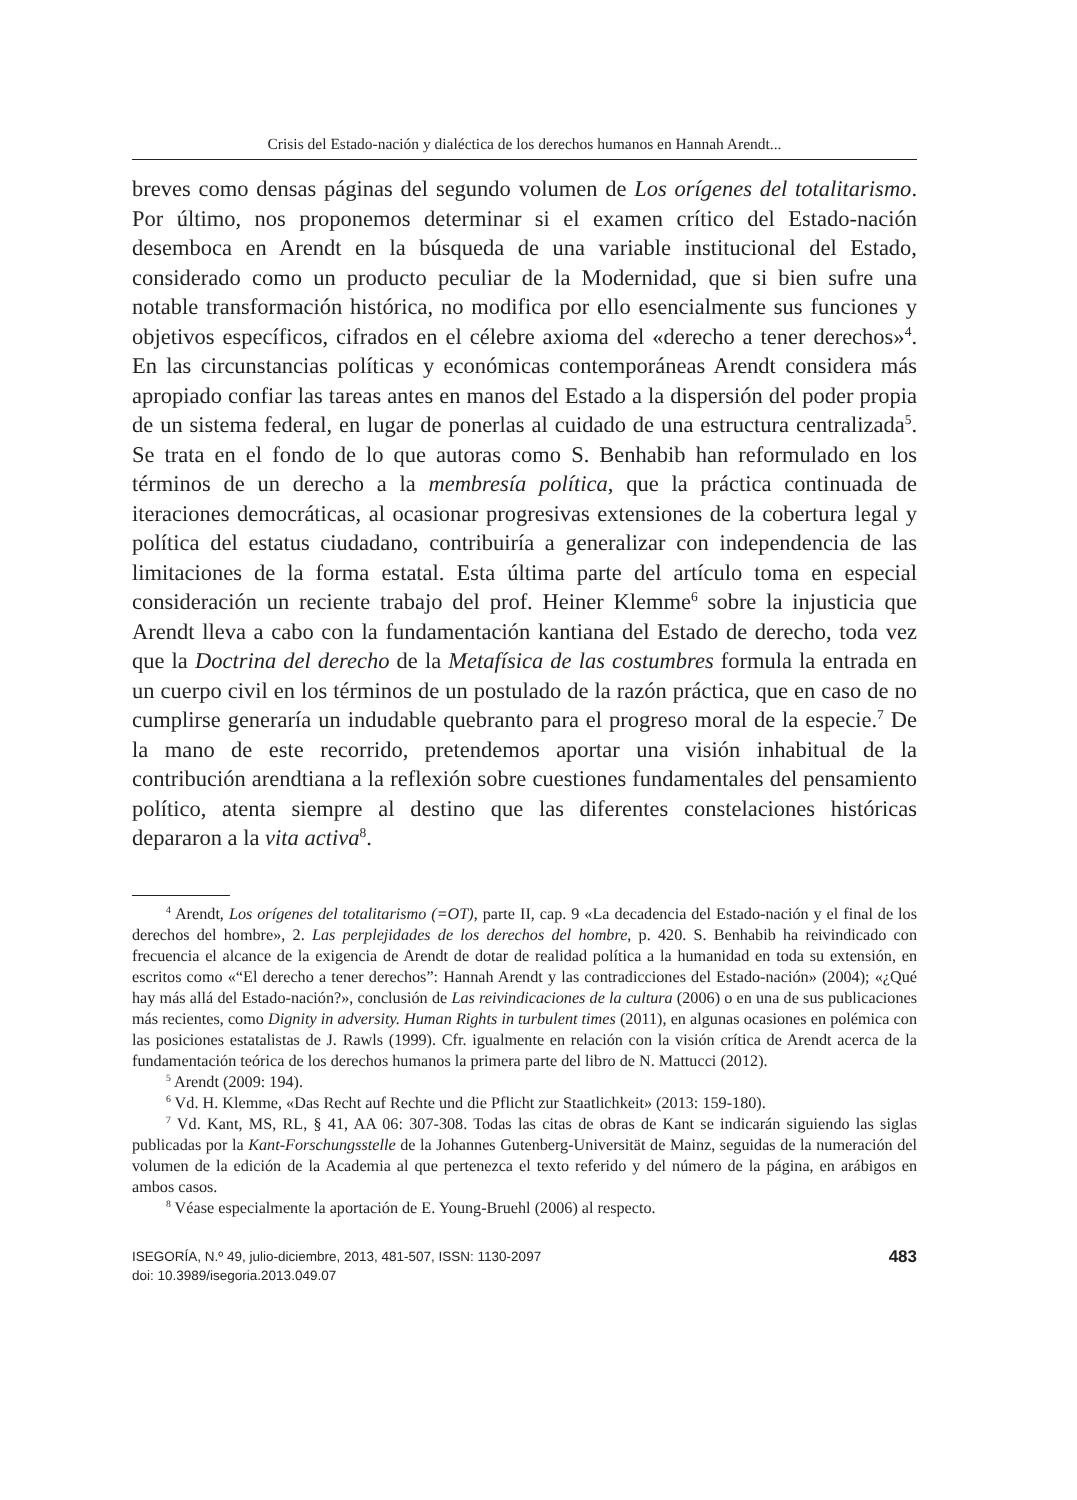Crisis del Estado-nación y dialéctica de los derechos humanos en Hannah Arendt...
breves como densas páginas del segundo volumen de Los orígenes del totalitarismo. Por último, nos proponemos determinar si el examen crítico del Estado-nación desemboca en Arendt en la búsqueda de una variable institucional del Estado, considerado como un producto peculiar de la Modernidad, que si bien sufre una notable transformación histórica, no modifica por ello esencialmente sus funciones y objetivos específicos, cifrados en el célebre axioma del «derecho a tener derechos»<sup>4</sup>. En las circunstancias políticas y económicas contemporáneas Arendt considera más apropiado confiar las tareas antes en manos del Estado a la dispersión del poder propia de un sistema federal, en lugar de ponerlas al cuidado de una estructura centralizada<sup>5</sup>. Se trata en el fondo de lo que autoras como S. Benhabib han reformulado en los términos de un derecho a la membresía política, que la práctica continuada de iteraciones democráticas, al ocasionar progresivas extensiones de la cobertura legal y política del estatus ciudadano, contribuiría a generalizar con independencia de las limitaciones de la forma estatal. Esta última parte del artículo toma en especial consideración un reciente trabajo del prof. Heiner Klemme<sup>6</sup> sobre la injusticia que Arendt lleva a cabo con la fundamentación kantiana del Estado de derecho, toda vez que la Doctrina del derecho de la Metafísica de las costumbres formula la entrada en un cuerpo civil en los términos de un postulado de la razón práctica, que en caso de no cumplirse generaría un indudable quebranto para el progreso moral de la especie.<sup>7</sup> De la mano de este recorrido, pretendemos aportar una visión inhabitual de la contribución arendtiana a la reflexión sobre cuestiones fundamentales del pensamiento político, atenta siempre al destino que las diferentes constelaciones históricas depararon a la vita activa<sup>8</sup>.
<sup>4</sup> Arendt, Los orígenes del totalitarismo (=OT), parte II, cap. 9 «La decadencia del Estado-nación y el final de los derechos del hombre», 2. Las perplejidades de los derechos del hombre, p. 420. S. Benhabib ha reivindicado con frecuencia el alcance de la exigencia de Arendt de dotar de realidad política a la humanidad en toda su extensión, en escritos como «“El derecho a tener derechos”: Hannah Arendt y las contradicciones del Estado-nación» (2004); «¿Qué hay más allá del Estado-nación?», conclusión de Las reivindicaciones de la cultura (2006) o en una de sus publicaciones más recientes, como Dignity in adversity. Human Rights in turbulent times (2011), en algunas ocasiones en polémica con las posiciones estatalistas de J. Rawls (1999). Cfr. igualmente en relación con la visión crítica de Arendt acerca de la fundamentación teórica de los derechos humanos la primera parte del libro de N. Mattucci (2012).
<sup>5</sup> Arendt (2009: 194).
<sup>6</sup> Vd. H. Klemme, «Das Recht auf Rechte und die Pflicht zur Staatlichkeit» (2013: 159-180).
<sup>7</sup> Vd. Kant, MS, RL, § 41, AA 06: 307-308. Todas las citas de obras de Kant se indicarán siguiendo las siglas publicadas por la Kant-Forschungsstelle de la Johannes Gutenberg-Universität de Mainz, seguidas de la numeración del volumen de la edición de la Academia al que pertenezca el texto referido y del número de la página, en arábigos en ambos casos.
<sup>8</sup> Véase especialmente la aportación de E. Young-Bruehl (2006) al respecto.
ISEGORÍA, N.º 49, julio-diciembre, 2013, 481-507, ISSN: 1130-2097
doi: 10.3989/isegoria.2013.049.07
483